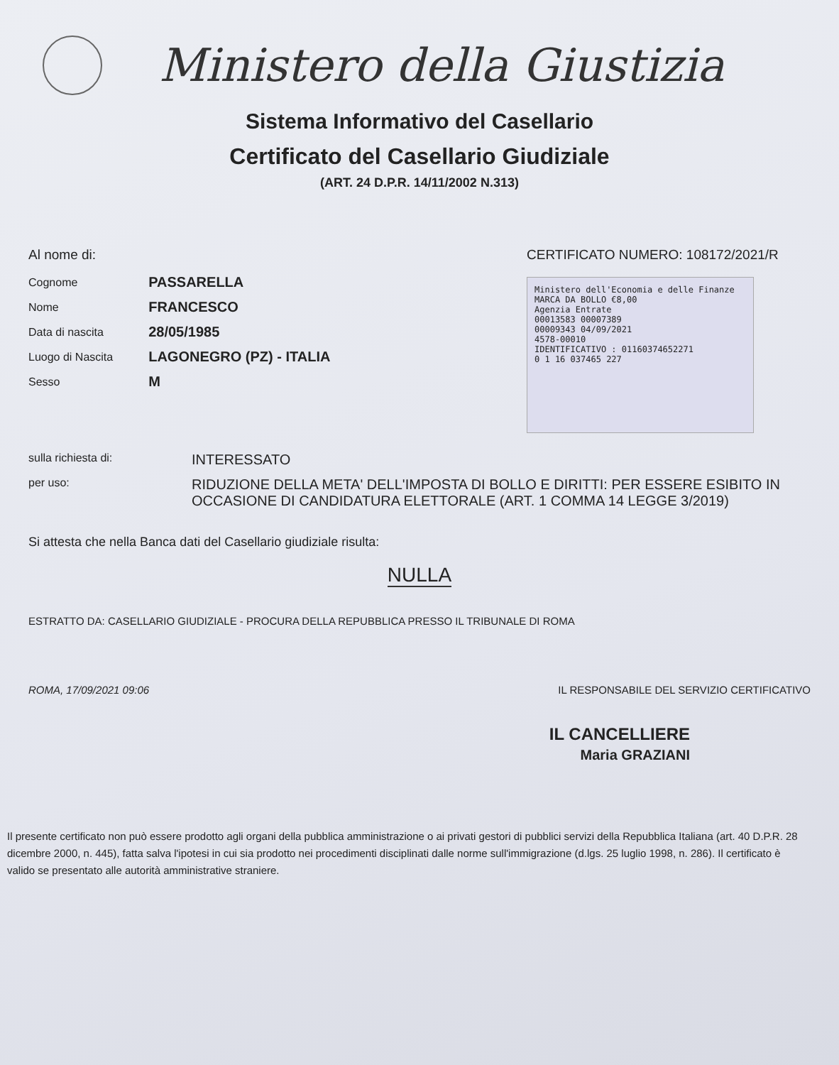Ministero della Giustizia
Sistema Informativo del Casellario
Certificato del Casellario Giudiziale
(ART. 24 D.P.R. 14/11/2002 N.313)
Al nome di:
| Cognome | PASSARELLA |
| Nome | FRANCESCO |
| Data di nascita | 28/05/1985 |
| Luogo di Nascita | LAGONEGRO (PZ) - ITALIA |
| Sesso | M |
CERTIFICATO NUMERO: 108172/2021/R
Ministero dell'Economia e delle Finanze
MARCA DA BOLLO €8,00
Agenzia Entrate
00013583 00007389
00009343 04/09/2021
4578-00010
IDENTIFICATIVO : 01160374652271
0 1 16 037465 227
| sulla richiesta di: | INTERESSATO |
| per uso: | RIDUZIONE DELLA META' DELL'IMPOSTA DI BOLLO E DIRITTI: PER ESSERE ESIBITO IN OCCASIONE DI CANDIDATURA ELETTORALE (ART. 1 COMMA 14 LEGGE 3/2019) |
Si attesta che nella Banca dati del Casellario giudiziale risulta:
NULLA
ESTRATTO DA: CASELLARIO GIUDIZIALE - PROCURA DELLA REPUBBLICA PRESSO IL TRIBUNALE DI ROMA
ROMA, 17/09/2021 09:06 IL RESPONSABILE DEL SERVIZIO CERTIFICATIVO
IL CANCELLIERE
Maria GRAZIANI
Il presente certificato non può essere prodotto agli organi della pubblica amministrazione o ai privati gestori di pubblici servizi della Repubblica Italiana (art. 40 D.P.R. 28 dicembre 2000, n. 445), fatta salva l'ipotesi in cui sia prodotto nei procedimenti disciplinati dalle norme sull'immigrazione (d.lgs. 25 luglio 1998, n. 286). Il certificato è valido se presentato alle autorità amministrative straniere.